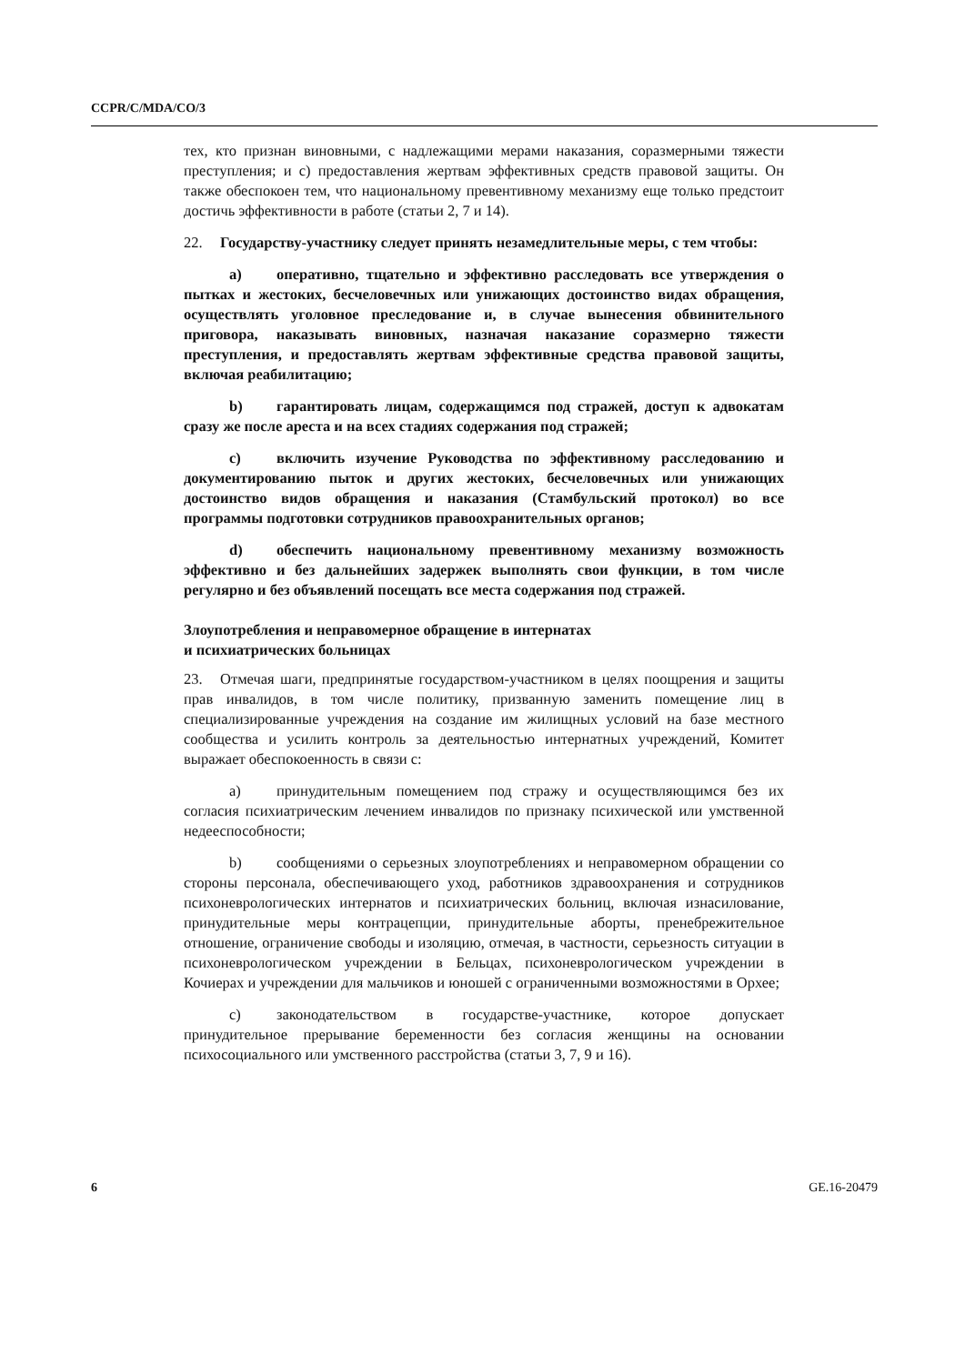CCPR/C/MDA/CO/3
тех, кто признан виновными, с надлежащими мерами наказания, соразмерными тяжести преступления; и c) предоставления жертвам эффективных средств правовой защиты. Он также обеспокоен тем, что национальному превентивному механизму еще только предстоит достичь эффективности в работе (статьи 2, 7 и 14).
22. Государству-участнику следует принять незамедлительные меры, с тем чтобы:
a) оперативно, тщательно и эффективно расследовать все утверждения о пытках и жестоких, бесчеловечных или унижающих достоинство видах обращения, осуществлять уголовное преследование и, в случае вынесения обвинительного приговора, наказывать виновных, назначая наказание соразмерно тяжести преступления, и предоставлять жертвам эффективные средства правовой защиты, включая реабилитацию;
b) гарантировать лицам, содержащимся под стражей, доступ к адвокатам сразу же после ареста и на всех стадиях содержания под стражей;
c) включить изучение Руководства по эффективному расследованию и документированию пыток и других жестоких, бесчеловечных или унижающих достоинство видов обращения и наказания (Стамбульский протокол) во все программы подготовки сотрудников правоохранительных органов;
d) обеспечить национальному превентивному механизму возможность эффективно и без дальнейших задержек выполнять свои функции, в том числе регулярно и без объявлений посещать все места содержания под стражей.
Злоупотребления и неправомерное обращение в интернатах
и психиатрических больницах
23. Отмечая шаги, предпринятые государством-участником в целях поощрения и защиты прав инвалидов, в том числе политику, призванную заменить помещение лиц в специализированные учреждения на создание им жилищных условий на базе местного сообщества и усилить контроль за деятельностью интернатных учреждений, Комитет выражает обеспокоенность в связи с:
a) принудительным помещением под стражу и осуществляющимся без их согласия психиатрическим лечением инвалидов по признаку психической или умственной недееспособности;
b) сообщениями о серьезных злоупотреблениях и неправомерном обращении со стороны персонала, обеспечивающего уход, работников здравоохранения и сотрудников психоневрологических интернатов и психиатрических больниц, включая изнасилование, принудительные меры контрацепции, принудительные аборты, пренебрежительное отношение, ограничение свободы и изоляцию, отмечая, в частности, серьезность ситуации в психоневрологическом учреждении в Бельцах, психоневрологическом учреждении в Кочиерах и учреждении для мальчиков и юношей с ограниченными возможностями в Орхее;
c) законодательством в государстве-участнике, которое допускает принудительное прерывание беременности без согласия женщины на основании психосоциального или умственного расстройства (статьи 3, 7, 9 и 16).
6 GE.16-20479